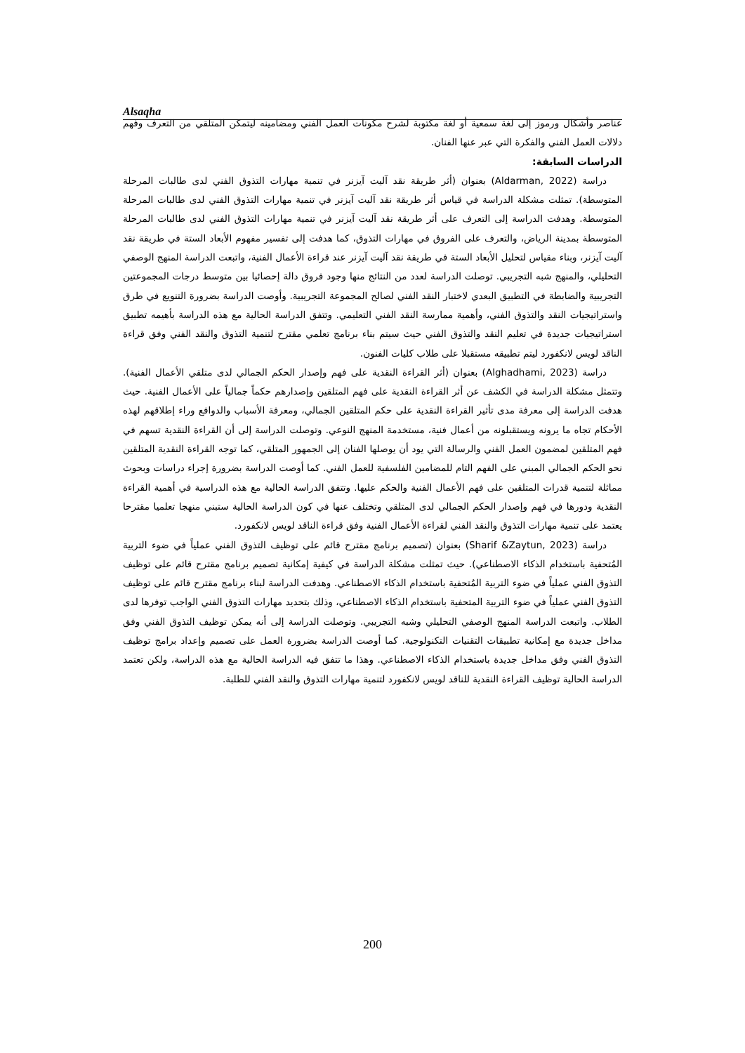Alsaqha
عناصر وأشكال ورموز إلى لغة سمعية أو لغة مكتوبة لشرح مكونات العمل الفني ومضامينه ليتمكن المتلقي من التعرف وفهم دلالات العمل الفني والفكرة التي عبر عنها الفنان.
الدراسات السابقة:
دراسة (Aldarman, 2022) بعنوان (أثر طريقة نقد آليت آيزنر في تنمية مهارات التذوق الفني لدى طالبات المرحلة المتوسطة). تمثلت مشكلة الدراسة في قياس أثر طريقة نقد آليت آيزنر في تنمية مهارات التذوق الفني لدى طالبات المرحلة المتوسطة. وهدفت الدراسة إلى التعرف على أثر طريقة نقد آليت آيزنر في تنمية مهارات التذوق الفني لدى طالبات المرحلة المتوسطة بمدينة الرياض، والتعرف على الفروق في مهارات التذوق، كما هدفت إلى تفسير مفهوم الأبعاد الستة في طريقة نقد آليت آيزنر، وبناء مقياس لتحليل الأبعاد الستة في طريقة نقد آليت آيزنر عند قراءة الأعمال الفنية، واتبعت الدراسة المنهج الوصفي التحليلي، والمنهج شبه التجريبي. توصلت الدراسة لعدد من النتائج منها وجود فروق دالة إحصائيا بين متوسط درجات المجموعتين التجريبية والضابطة في التطبيق البعدي لاختبار النقد الفني لصالح المجموعة التجريبية. وأوصت الدراسة بضرورة التنويع في طرق واستراتيجيات النقد والتذوق الفني، وأهمية ممارسة النقد الفني التعليمي. وتتفق الدراسة الحالية مع هذه الدراسة بأهيمه تطبيق استراتيجيات جديدة في تعليم النقد والتذوق الفني حيث سيتم بناء برنامج تعلمي مقترح لتنمية التذوق والنقد الفني وفق قراءة الناقد لويس لانكفورد ليتم تطبيقه مستقبلا على طلاب كليات الفنون.
دراسة (Alghadhami, 2023) بعنوان (أثر القراءة النقدية على فهم وإصدار الحكم الجمالي لدى متلقي الأعمال الفنية). وتتمثل مشكلة الدراسة في الكشف عن أثر القراءة النقدية على فهم المتلقين وإصدارهم حكماً جمالياً على الأعمال الفنية. حيث هدفت الدراسة إلى معرفة مدى تأثير القراءة النقدية على حكم المتلقين الجمالي، ومعرفة الأسباب والدوافع وراء إطلاقهم لهذه الأحكام تجاه ما يرونه ويستقبلونه من أعمال فنية، مستخدمة المنهج النوعي. وتوصلت الدراسة إلى أن القراءة النقدية تسهم في فهم المتلقين لمضمون العمل الفني والرسالة التي يود أن يوصلها الفنان إلى الجمهور المتلقي، كما توجه القراءة النقدية المتلقين نحو الحكم الجمالي المبني على الفهم التام للمضامين الفلسفية للعمل الفني. كما أوصت الدراسة بضرورة إجراء دراسات وبحوث مماثلة لتنمية قدرات المتلقين على فهم الأعمال الفنية والحكم عليها. وتتفق الدراسة الحالية مع هذه الدراسية في أهمية القراءة النقدية ودورها في فهم وإصدار الحكم الجمالي لدى المتلقي وتختلف عنها في كون الدراسة الحالية ستبني منهجا تعلميا مقترحا يعتمد على تنمية مهارات التذوق والنقد الفني لقراءة الأعمال الفنية وفق قراءة الناقد لويس لانكفورد.
دراسة (Sharif &Zaytun, 2023) بعنوان (تصميم برنامج مقترح قائم على توظيف التذوق الفني عملياً في ضوء التربية المُتحفية باستخدام الذكاء الاصطناعي). حيث تمثلت مشكلة الدراسة في كيفية إمكانية تصميم برنامج مقترح قائم على توظيف التذوق الفني عملياً في ضوء التربية المُتحفية باستخدام الذكاء الاصطناعي. وهدفت الدراسة لبناء برنامج مقترح قائم على توظيف التذوق الفني عملياً في ضوء التربية المتحفية باستخدام الذكاء الاصطناعي، وذلك بتحديد مهارات التذوق الفني الواجب توفرها لدى الطلاب. واتبعت الدراسة المنهج الوصفي التحليلي وشبه التجريبي. وتوصلت الدراسة إلى أنه يمكن توظيف التذوق الفني وفق مداخل جديدة مع إمكانية تطبيقات التقنيات التكنولوجية. كما أوصت الدراسة بضرورة العمل على تصميم وإعداد برامج توظيف التذوق الفني وفق مداخل جديدة باستخدام الذكاء الاصطناعي. وهذا ما تتفق فيه الدراسة الحالية مع هذه الدراسة، ولكن تعتمد الدراسة الحالية توظيف القراءة النقدية للناقد لويس لانكفورد لتنمية مهارات التذوق والنقد الفني للطلبة.
200